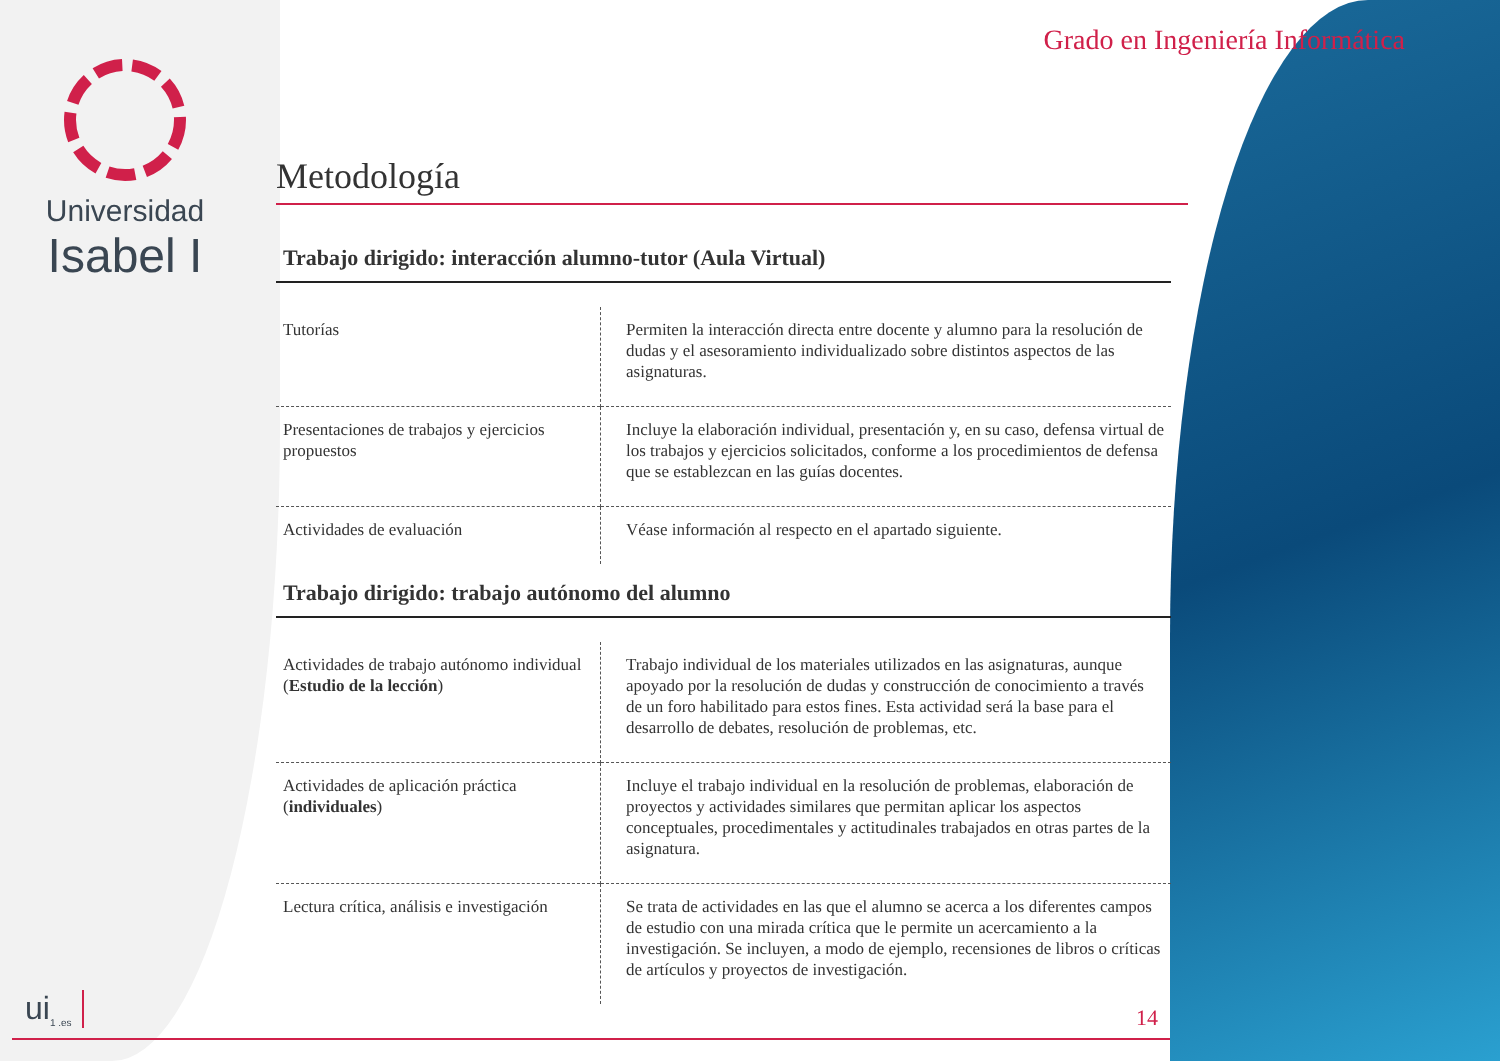Universidad
Isabel I
Grado en Ingeniería Informática
Metodología
Trabajo dirigido: interacción alumno-tutor (Aula Virtual)
| Tutorías | Permiten la interacción directa entre docente y alumno para la resolución de dudas y el asesoramiento individualizado sobre distintos aspectos de las asignaturas. |
| Presentaciones de trabajos y ejercicios propuestos | Incluye la elaboración individual, presentación y, en su caso, defensa virtual de los trabajos y ejercicios solicitados, conforme a los procedimientos de defensa que se establezcan en las guías docentes. |
| Actividades de evaluación | Véase información al respecto en el apartado siguiente. |
Trabajo dirigido: trabajo autónomo del alumno
| Actividades de trabajo autónomo individual ( Estudio de la lección ) | Trabajo individual de los materiales utilizados en las asignaturas, aunque apoyado por la resolución de dudas y construcción de conocimiento a través de un foro habilitado para estos fines. Esta actividad será la base para el desarrollo de debates, resolución de problemas, etc. |
| Actividades de aplicación práctica ( individuales ) | Incluye el trabajo individual en la resolución de problemas, elaboración de proyectos y actividades similares que permitan aplicar los aspectos conceptuales, procedimentales y actitudinales trabajados en otras partes de la asignatura. |
| Lectura crítica, análisis e investigación | Se trata de actividades en las que el alumno se acerca a los diferentes campos de estudio con una mirada crítica que le permite un acercamiento a la investigación. Se incluyen, a modo de ejemplo, recensiones de libros o críticas de artículos y proyectos de investigación. |
ui<sub>1 .es</sub> 14